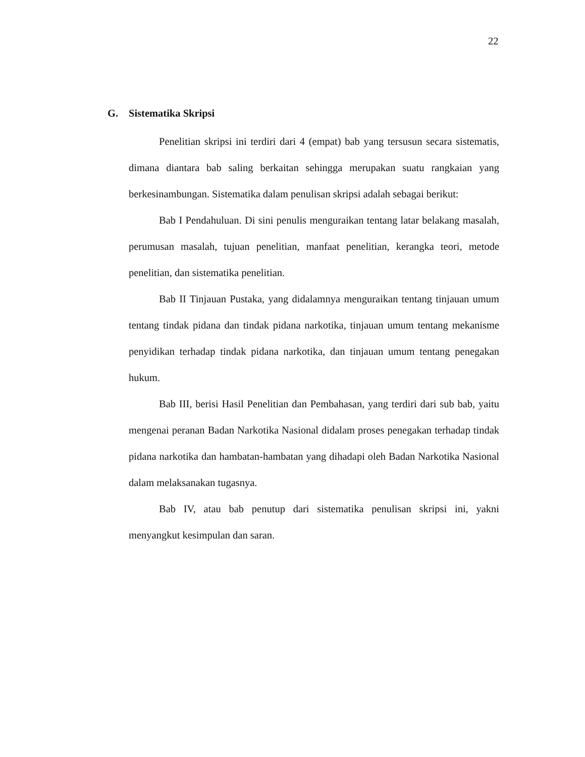22
G. Sistematika Skripsi
Penelitian skripsi ini terdiri dari 4 (empat) bab yang tersusun secara sistematis, dimana diantara bab saling berkaitan sehingga merupakan suatu rangkaian yang berkesinambungan. Sistematika dalam penulisan skripsi adalah sebagai berikut:
Bab I Pendahuluan. Di sini penulis menguraikan tentang latar belakang masalah, perumusan masalah, tujuan penelitian, manfaat penelitian, kerangka teori, metode penelitian, dan sistematika penelitian.
Bab II Tinjauan Pustaka, yang didalamnya menguraikan tentang tinjauan umum tentang tindak pidana dan tindak pidana narkotika, tinjauan umum tentang mekanisme penyidikan terhadap tindak pidana narkotika, dan tinjauan umum tentang penegakan hukum.
Bab III, berisi Hasil Penelitian dan Pembahasan, yang terdiri dari sub bab, yaitu mengenai peranan Badan Narkotika Nasional didalam proses penegakan terhadap tindak pidana narkotika dan hambatan-hambatan yang dihadapi oleh Badan Narkotika Nasional dalam melaksanakan tugasnya.
Bab IV, atau bab penutup dari sistematika penulisan skripsi ini, yakni menyangkut kesimpulan dan saran.